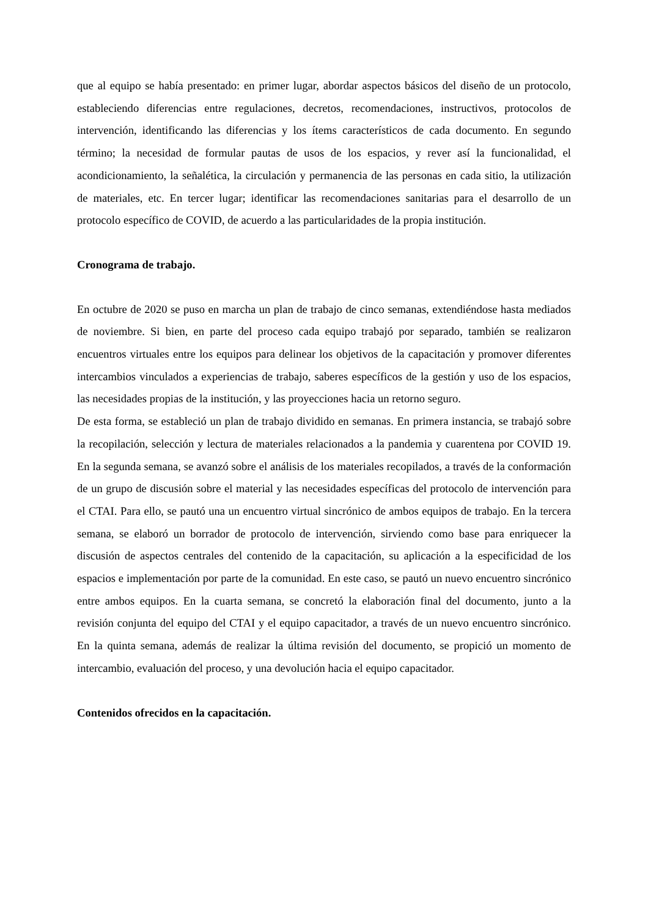que al equipo se había presentado: en primer lugar, abordar aspectos básicos del diseño de un protocolo, estableciendo diferencias entre regulaciones, decretos, recomendaciones, instructivos, protocolos de intervención, identificando las diferencias y los ítems característicos de cada documento. En segundo término; la necesidad de formular pautas de usos de los espacios, y rever así la funcionalidad, el acondicionamiento, la señalética, la circulación y permanencia de las personas en cada sitio, la utilización de materiales, etc. En tercer lugar; identificar las recomendaciones sanitarias para el desarrollo de un protocolo específico de COVID, de acuerdo a las particularidades de la propia institución.
Cronograma de trabajo.
En octubre de 2020 se puso en marcha un plan de trabajo de cinco semanas, extendiéndose hasta mediados de noviembre. Si bien, en parte del proceso cada equipo trabajó por separado, también se realizaron encuentros virtuales entre los equipos para delinear los objetivos de la capacitación y promover diferentes intercambios vinculados a experiencias de trabajo, saberes específicos de la gestión y uso de los espacios, las necesidades propias de la institución, y las proyecciones hacia un retorno seguro.
De esta forma, se estableció un plan de trabajo dividido en semanas. En primera instancia, se trabajó sobre la recopilación, selección y lectura de materiales relacionados a la pandemia y cuarentena por COVID 19. En la segunda semana, se avanzó sobre el análisis de los materiales recopilados, a través de la conformación de un grupo de discusión sobre el material y las necesidades específicas del protocolo de intervención para el CTAI. Para ello, se pautó una un encuentro virtual sincrónico de ambos equipos de trabajo. En la tercera semana, se elaboró un borrador de protocolo de intervención, sirviendo como base para enriquecer la discusión de aspectos centrales del contenido de la capacitación, su aplicación a la especificidad de los espacios e implementación por parte de la comunidad. En este caso, se pautó un nuevo encuentro sincrónico entre ambos equipos. En la cuarta semana, se concretó la elaboración final del documento, junto a la revisión conjunta del equipo del CTAI y el equipo capacitador, a través de un nuevo encuentro sincrónico. En la quinta semana, además de realizar la última revisión del documento, se propició un momento de intercambio, evaluación del proceso, y una devolución hacia el equipo capacitador.
Contenidos ofrecidos en la capacitación.